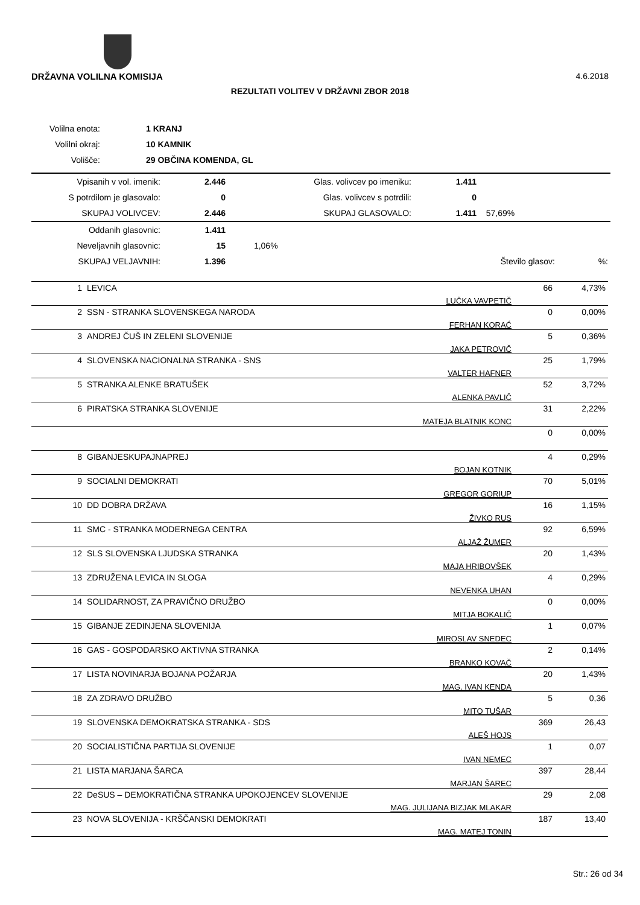4.6.2018 DRŽAVNA VOLILNA KOMISIJA
REZULTATI VOLITEV V DRŽAVNI ZBOR 2018
| Volilna enota: | | 1 KRANJ |
| Volilni okraj: | | 10 KAMNIK |
| Volišče: | | 29 OBČINA KOMENDA, GL |
| Vpisanih v vol. imenik: | 2.446 | Glas. volivcev po imeniku: | 1.411 | |
| S potrdilom je glasovalo: | 0 | Glas. volivcev s potrdili: | 0 | |
| SKUPAJ VOLIVCEV: | 2.446 | SKUPAJ GLASOVALO: | 1.411 | 57,69% |
| Oddanih glasovnic: | 1.411 | | | |
| Neveljavnih glasovnic: | 15 | 1,06% | | |
| SKUPAJ VELJAVNIH: | 1.396 | | Število glasov: | %: |
| 1 | LEVICA | LUČKA VAVPETIČ | 66 | 4,73% |
| 2 | SSN - STRANKA SLOVENSKEGA NARODA | FERHAN KORAĆ | 0 | 0,00% |
| 3 | ANDREJ ČUŠ IN ZELENI SLOVENIJE | JAKA PETROVIČ | 5 | 0,36% |
| 4 | SLOVENSKA NACIONALNA STRANKA - SNS | VALTER HAFNER | 25 | 1,79% |
| 5 | STRANKA ALENKE BRATUŠEK | ALENKA PAVLIČ | 52 | 3,72% |
| 6 | PIRATSKA STRANKA SLOVENIJE | MATEJA BLATNIK KONC | 31 | 2,22% |
| | | | 0 | 0,00% |
| 8 | GIBANJESKUPAJNAPREJ | BOJAN KOTNIK | 4 | 0,29% |
| 9 | SOCIALNI DEMOKRATI | GREGOR GORIUP | 70 | 5,01% |
| 10 | DD DOBRA DRŽAVA | ŽIVKO RUS | 16 | 1,15% |
| 11 | SMC - STRANKA MODERNEGA CENTRA | ALJAŽ ŽUMER | 92 | 6,59% |
| 12 | SLS SLOVENSKA LJUDSKA STRANKA | MAJA HRIBOVŠEK | 20 | 1,43% |
| 13 | ZDRUŽENA LEVICA IN SLOGA | NEVENKA UHAN | 4 | 0,29% |
| 14 | SOLIDARNOST, ZA PRAVIČNO DRUŽBO | MITJA BOKALIČ | 0 | 0,00% |
| 15 | GIBANJE ZEDINJENA SLOVENIJA | MIROSLAV SNEDEC | 1 | 0,07% |
| 16 | GAS - GOSPODARSKO AKTIVNA STRANKA | BRANKO KOVAČ | 2 | 0,14% |
| 17 | LISTA NOVINARJA BOJANA POŽARJA | MAG. IVAN KENDA | 20 | 1,43% |
| 18 | ZA ZDRAVO DRUŽBO | MITO TUŠAR | 5 | 0,36 |
| 19 | SLOVENSKA DEMOKRATSKA STRANKA - SDS | ALEŠ HOJS | 369 | 26,43 |
| 20 | SOCIALISTIČNA PARTIJA SLOVENIJE | IVAN NEMEC | 1 | 0,07 |
| 21 | LISTA MARJANA ŠARCA | MARJAN ŠAREC | 397 | 28,44 |
| 22 | DeSUS – DEMOKRATIČNA STRANKA UPOKOJENCEV SLOVENIJE | MAG. JULIJANA BIZJAK MLAKAR | 29 | 2,08 |
| 23 | NOVA SLOVENIJA - KRŠČANSKI DEMOKRATI | MAG. MATEJ TONIN | 187 | 13,40 |
Str.: 26 od 34